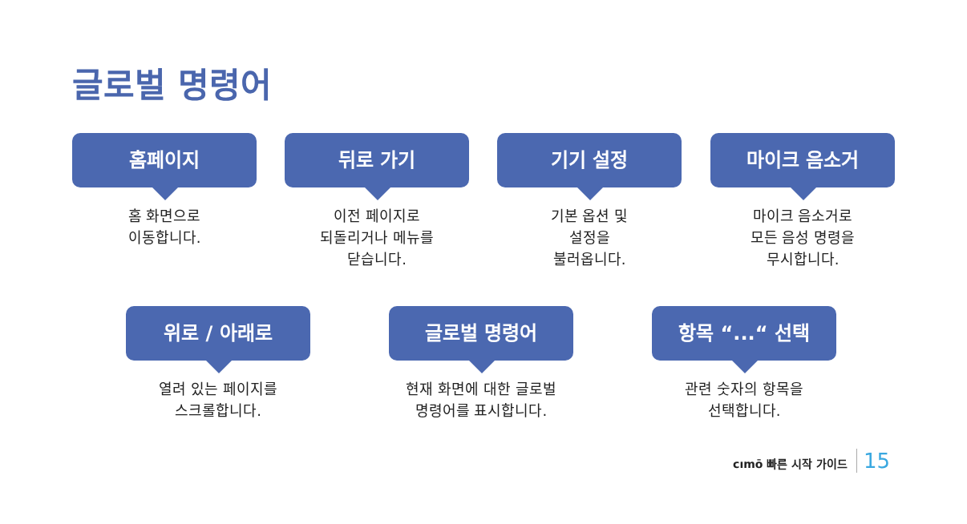글로벌 명령어
홈페이지
홈 화면으로
이동합니다.
뒤로 가기
이전 페이지로
되돌리거나 메뉴를
닫습니다.
기기 설정
기본 옵션 및
설정을
불러옵니다.
마이크 음소거
마이크 음소거로
모든 음성 명령을
무시합니다.
위로 / 아래로
열려 있는 페이지를
스크롤합니다.
글로벌 명령어
현재 화면에 대한 글로벌
명령어를 표시합니다.
항목 “...“ 선택
관련 숫자의 항목을
선택합니다.
cımō 빠른 시작 가이드 15